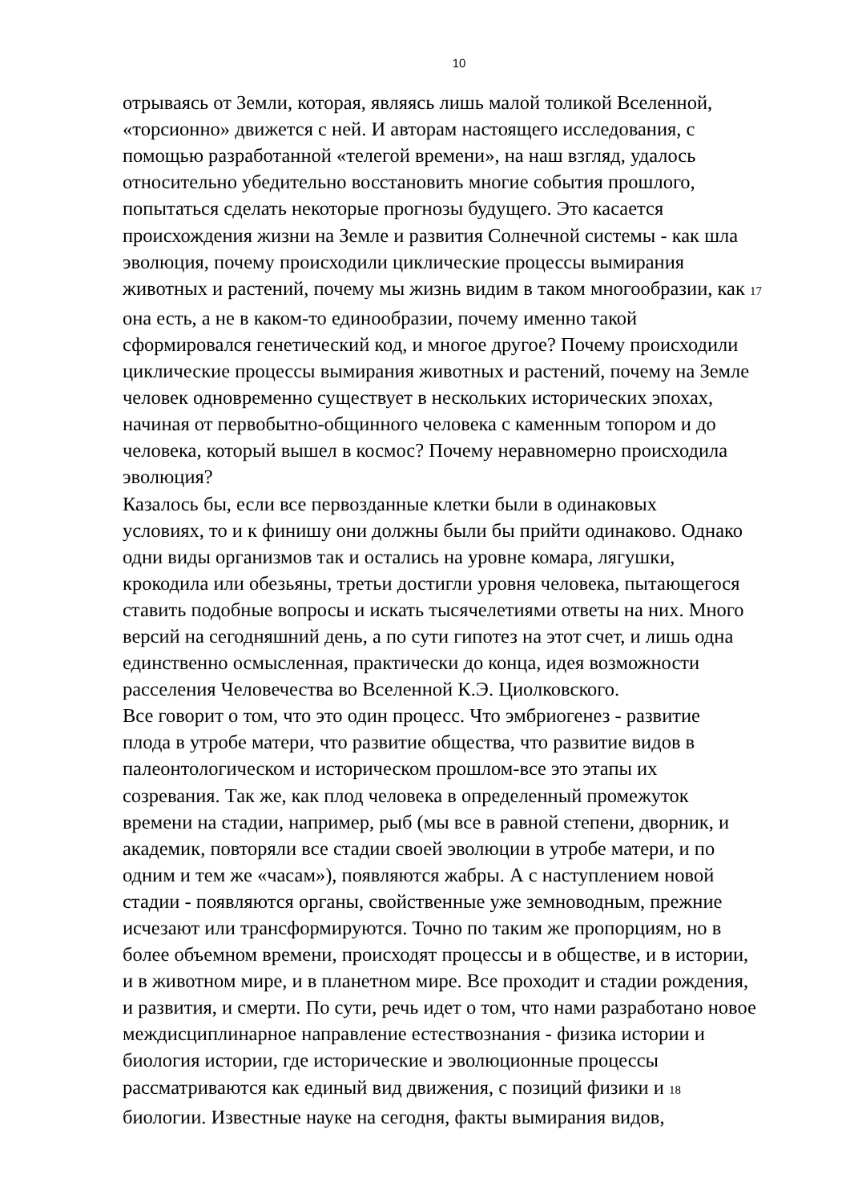10
отрываясь от Земли, которая, являясь лишь малой толикой Вселенной,
«торсионно» движется с ней. И авторам настоящего исследования, с
помощью разработанной «телегой времени», на наш взгляд, удалось
относительно убедительно восстановить многие события прошлого,
попытаться сделать некоторые прогнозы будущего. Это касается
происхождения жизни на Земле и развития Солнечной системы - как шла
эволюция, почему происходили циклические процессы вымирания
животных и растений, почему мы жизнь видим в таком многообразии, как 17
она есть, а не в каком-то единообразии, почему именно такой
сформировался генетический код, и многое другое? Почему происходили
циклические процессы вымирания животных и растений, почему на Земле
человек одновременно существует в нескольких исторических эпохах,
начиная от первобытно-общинного человека с каменным топором и до
человека, который вышел в космос? Почему неравномерно происходила
эволюция?
Казалось бы, если все первозданные клетки были в одинаковых
условиях, то и к финишу они должны были бы прийти одинаково. Однако
одни виды организмов так и остались на уровне комара, лягушки,
крокодила или обезьяны, третьи достигли уровня человека, пытающегося
ставить подобные вопросы и искать тысячелетиями ответы на них. Много
версий на сегодняшний день, а по сути гипотез на этот счет, и лишь одна
единственно осмысленная, практически до конца, идея возможности
расселения Человечества во Вселенной К.Э. Циолковского.
Все говорит о том, что это один процесс. Что эмбриогенез - развитие
плода в утробе матери, что развитие общества, что развитие видов в
палеонтологическом и историческом прошлом-все это этапы их
созревания. Так же, как плод человека в определенный промежуток
времени на стадии, например, рыб (мы все в равной степени, дворник, и
академик, повторяли все стадии своей эволюции в утробе матери, и по
одним и тем же «часам»), появляются жабры. А с наступлением новой
стадии - появляются органы, свойственные уже земноводным, прежние
исчезают или трансформируются. Точно по таким же пропорциям, но в
более объемном времени, происходят процессы и в обществе, и в истории,
и в животном мире, и в планетном мире. Все проходит и стадии рождения,
и развития, и смерти. По сути, речь идет о том, что нами разработано новое
междисциплинарное направление естествознания - физика истории и
биология истории, где исторические и эволюционные процессы
рассматриваются как единый вид движения, с позиций физики и 18
биологии. Известные науке на сегодня, факты вымирания видов,